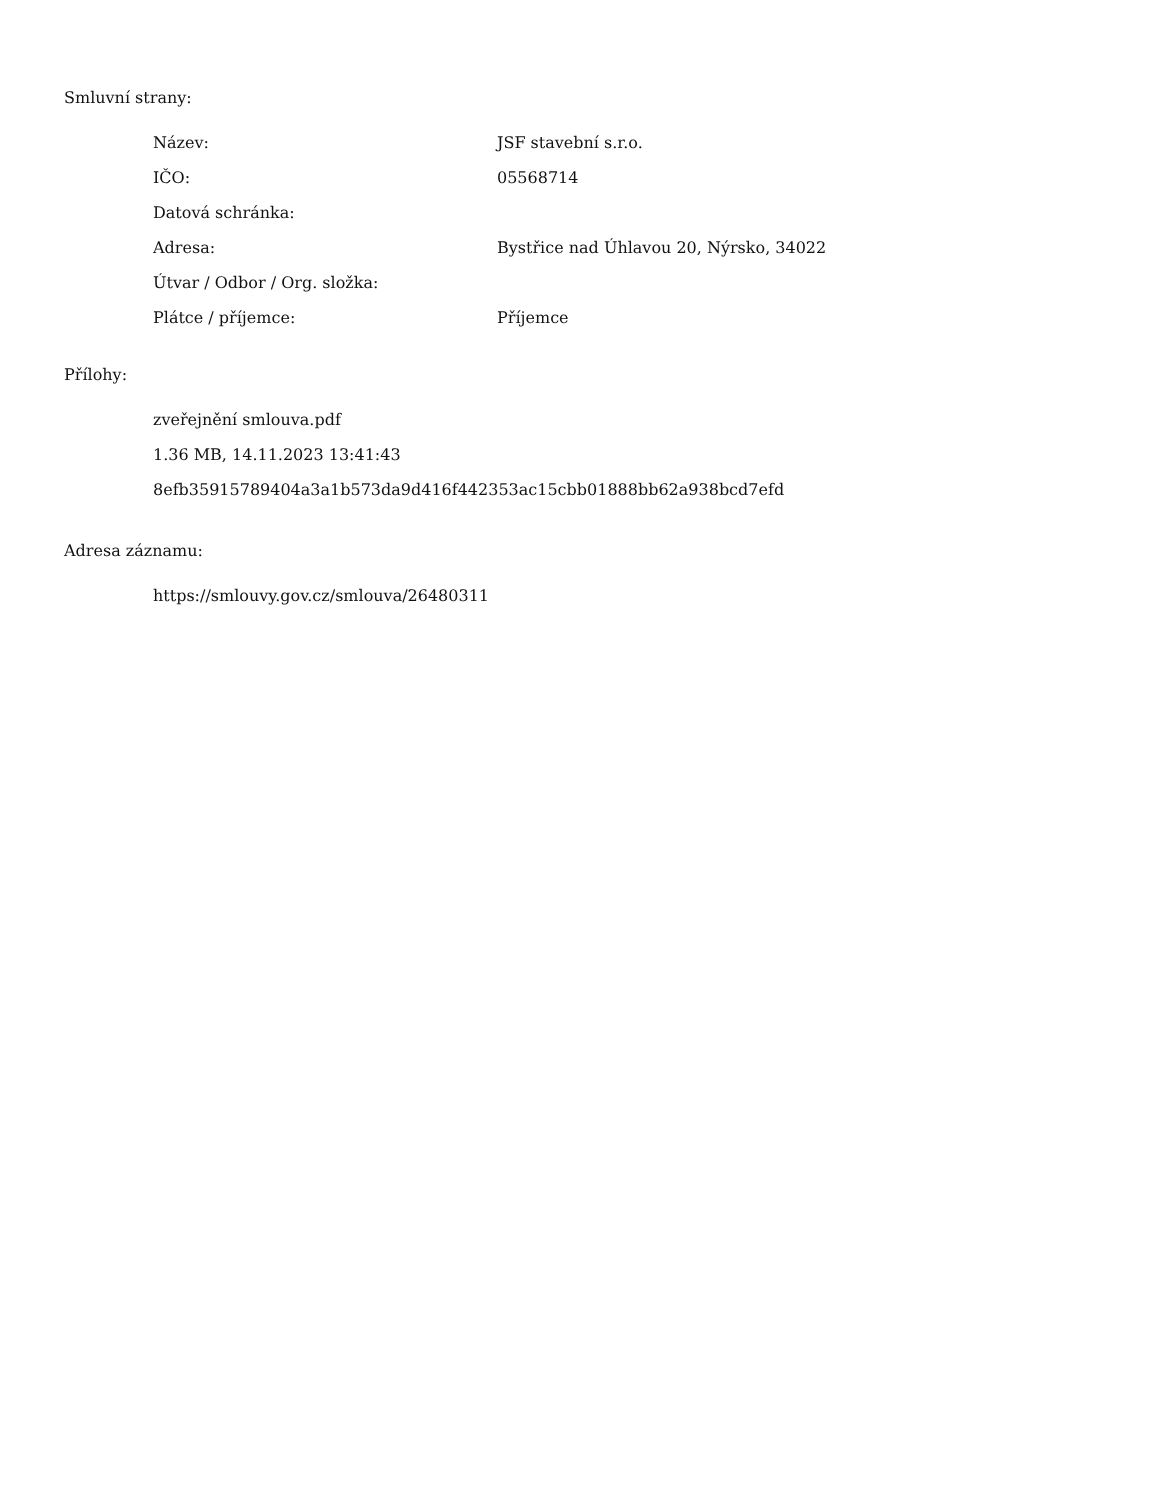Smluvní strany:
| Název: | JSF stavební s.r.o. |
| IČO: | 05568714 |
| Datová schránka: | |
| Adresa: | Bystřice nad Úhlavou 20, Nýrsko, 34022 |
| Útvar / Odbor / Org. složka: | |
| Plátce / příjemce: | Příjemce |
Přílohy:
zveřejnění smlouva.pdf
1.36 MB, 14.11.2023 13:41:43
8efb35915789404a3a1b573da9d416f442353ac15cbb01888bb62a938bcd7efd
Adresa záznamu:
https://smlouvy.gov.cz/smlouva/26480311